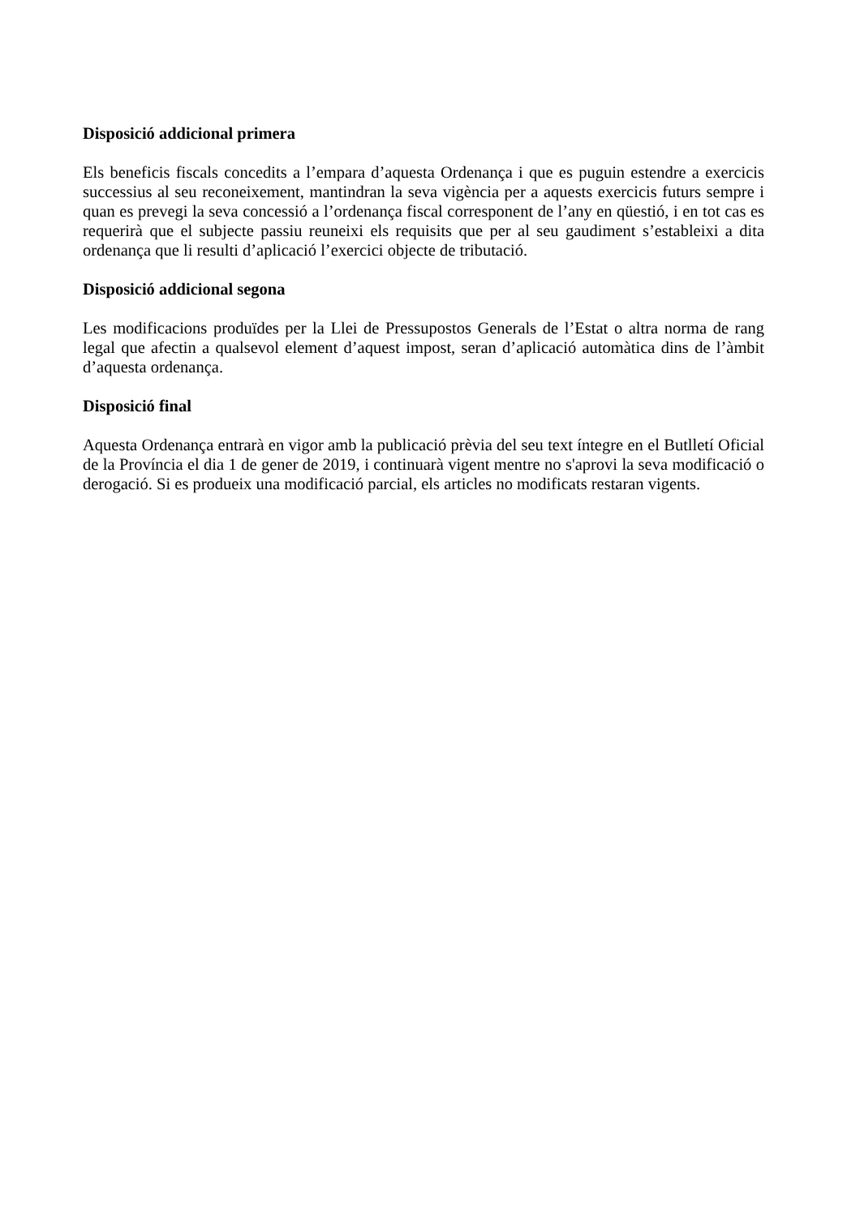Disposició addicional primera
Els beneficis fiscals concedits a l’empara d’aquesta Ordenança i que es puguin estendre a exercicis successius al seu reconeixement, mantindran la seva vigència per a aquests exercicis futurs sempre i quan es prevegi la seva concessió a l’ordenança fiscal corresponent de l’any en qüestió, i en tot cas es requerirà que el subjecte passiu reuneixi els requisits que per al seu gaudiment s’estableixi a dita ordenança que li resulti d’aplicació l’exercici objecte de tributació.
Disposició addicional segona
Les modificacions produïdes per la Llei de Pressupostos Generals de l’Estat o altra norma de rang legal que afectin a qualsevol element d’aquest impost, seran d’aplicació automàtica dins de l’àmbit d’aquesta ordenança.
Disposició final
Aquesta Ordenança entrarà en vigor amb la publicació prèvia del seu text íntegre en el Butlletí Oficial de la Província el dia 1 de gener de 2019, i continuarà vigent mentre no s'aprovi la seva modificació o derogació. Si es produeix una modificació parcial, els articles no modificats restaran vigents.